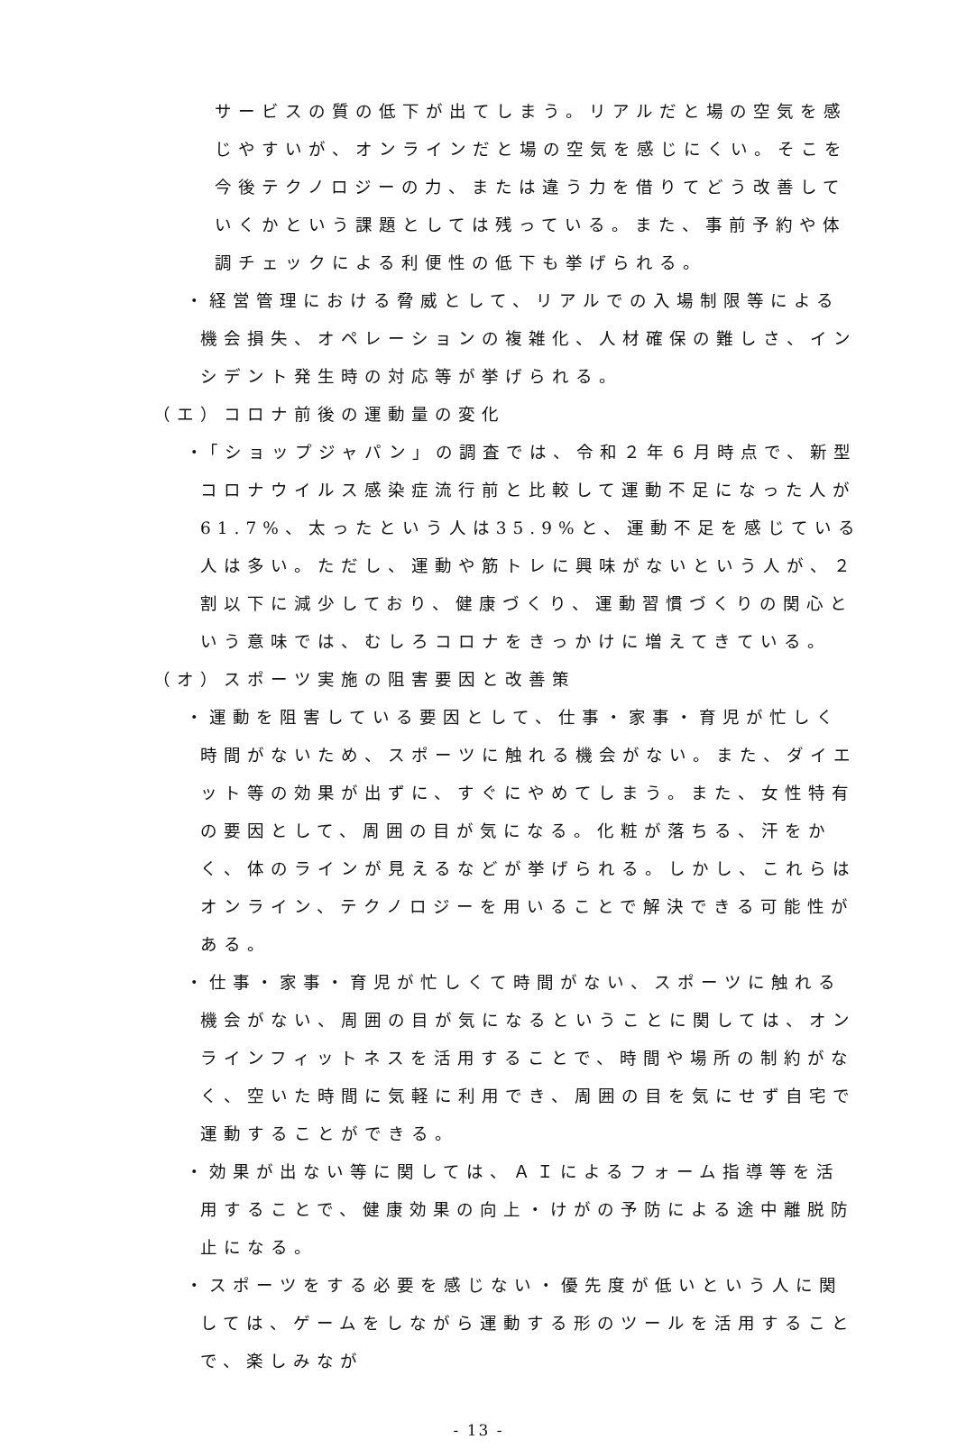サービスの質の低下が出てしまう。リアルだと場の空気を感じやすいが、オンラインだと場の空気を感じにくい。そこを今後テクノロジーの力、または違う力を借りてどう改善していくかという課題としては残っている。また、事前予約や体調チェックによる利便性の低下も挙げられる。
・経営管理における脅威として、リアルでの入場制限等による機会損失、オペレーションの複雑化、人材確保の難しさ、インシデント発生時の対応等が挙げられる。
（エ）コロナ前後の運動量の変化
・「ショップジャパン」の調査では、令和２年６月時点で、新型コロナウイルス感染症流行前と比較して運動不足になった人が61.7%、太ったという人は35.9%と、運動不足を感じている人は多い。ただし、運動や筋トレに興味がないという人が、２割以下に減少しており、健康づくり、運動習慣づくりの関心という意味では、むしろコロナをきっかけに増えてきている。
（オ）スポーツ実施の阻害要因と改善策
・運動を阻害している要因として、仕事・家事・育児が忙しく時間がないため、スポーツに触れる機会がない。また、ダイエット等の効果が出ずに、すぐにやめてしまう。また、女性特有の要因として、周囲の目が気になる。化粧が落ちる、汗をかく、体のラインが見えるなどが挙げられる。しかし、これらはオンライン、テクノロジーを用いることで解決できる可能性がある。
・仕事・家事・育児が忙しくて時間がない、スポーツに触れる機会がない、周囲の目が気になるということに関しては、オンラインフィットネスを活用することで、時間や場所の制約がなく、空いた時間に気軽に利用でき、周囲の目を気にせず自宅で運動することができる。
・効果が出ない等に関しては、ＡＩによるフォーム指導等を活用することで、健康効果の向上・けがの予防による途中離脱防止になる。
・スポーツをする必要を感じない・優先度が低いという人に関しては、ゲームをしながら運動する形のツールを活用することで、楽しみなが
- 13 -